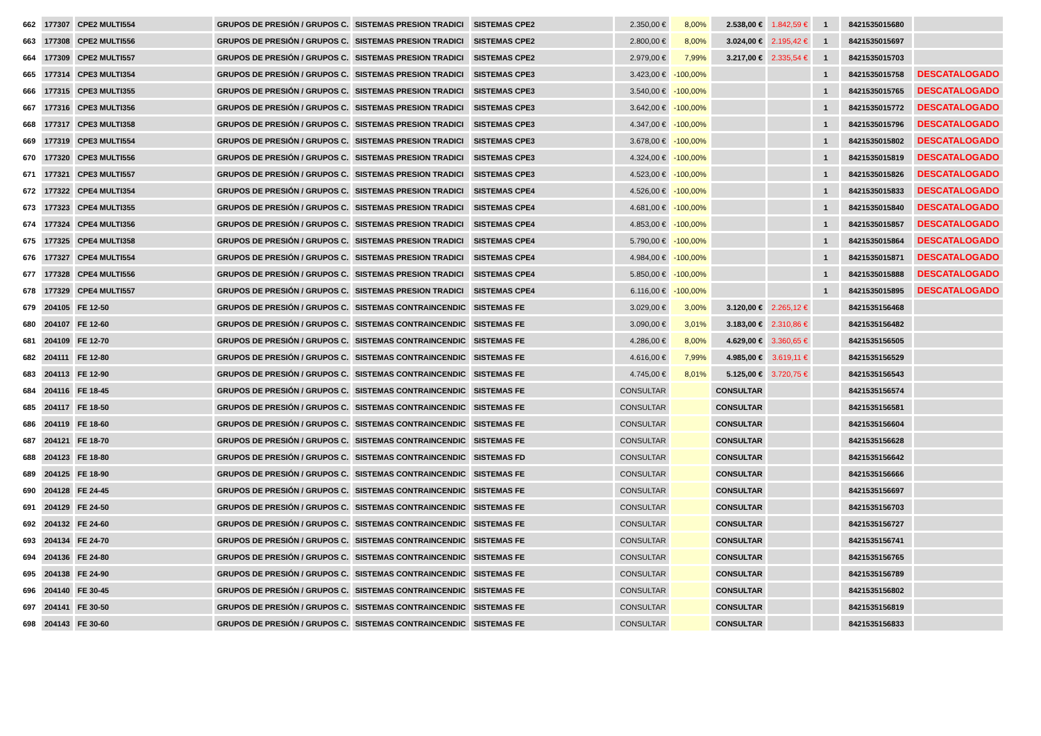| 662 | 177307 | CPE2 MULTI554 | GRUPOS DE PRESIÓN / GRUPOS C. | SISTEMAS PRESION TRADICI | SISTEMAS CPE2 | 2.350,00 € | 8,00% | 2.538,00 € | 1.842,59 € | 1 | 8421535015680 | |
| 663 | 177308 | CPE2 MULTI556 | GRUPOS DE PRESIÓN / GRUPOS C. | SISTEMAS PRESION TRADICI | SISTEMAS CPE2 | 2.800,00 € | 8,00% | 3.024,00 € | 2.195,42 € | 1 | 8421535015697 | |
| 664 | 177309 | CPE2 MULTI557 | GRUPOS DE PRESIÓN / GRUPOS C. | SISTEMAS PRESION TRADICI | SISTEMAS CPE2 | 2.979,00 € | 7,99% | 3.217,00 € | 2.335,54 € | 1 | 8421535015703 | |
| 665 | 177314 | CPE3 MULTI354 | GRUPOS DE PRESIÓN / GRUPOS C. | SISTEMAS PRESION TRADICI | SISTEMAS CPE3 | 3.423,00 € | -100,00% | | | 1 | 8421535015758 | DESCATALOGADO |
| 666 | 177315 | CPE3 MULTI355 | GRUPOS DE PRESIÓN / GRUPOS C. | SISTEMAS PRESION TRADICI | SISTEMAS CPE3 | 3.540,00 € | -100,00% | | | 1 | 8421535015765 | DESCATALOGADO |
| 667 | 177316 | CPE3 MULTI356 | GRUPOS DE PRESIÓN / GRUPOS C. | SISTEMAS PRESION TRADICI | SISTEMAS CPE3 | 3.642,00 € | -100,00% | | | 1 | 8421535015772 | DESCATALOGADO |
| 668 | 177317 | CPE3 MULTI358 | GRUPOS DE PRESIÓN / GRUPOS C. | SISTEMAS PRESION TRADICI | SISTEMAS CPE3 | 4.347,00 € | -100,00% | | | 1 | 8421535015796 | DESCATALOGADO |
| 669 | 177319 | CPE3 MULTI554 | GRUPOS DE PRESIÓN / GRUPOS C. | SISTEMAS PRESION TRADICI | SISTEMAS CPE3 | 3.678,00 € | -100,00% | | | 1 | 8421535015802 | DESCATALOGADO |
| 670 | 177320 | CPE3 MULTI556 | GRUPOS DE PRESIÓN / GRUPOS C. | SISTEMAS PRESION TRADICI | SISTEMAS CPE3 | 4.324,00 € | -100,00% | | | 1 | 8421535015819 | DESCATALOGADO |
| 671 | 177321 | CPE3 MULTI557 | GRUPOS DE PRESIÓN / GRUPOS C. | SISTEMAS PRESION TRADICI | SISTEMAS CPE3 | 4.523,00 € | -100,00% | | | 1 | 8421535015826 | DESCATALOGADO |
| 672 | 177322 | CPE4 MULTI354 | GRUPOS DE PRESIÓN / GRUPOS C. | SISTEMAS PRESION TRADICI | SISTEMAS CPE4 | 4.526,00 € | -100,00% | | | 1 | 8421535015833 | DESCATALOGADO |
| 673 | 177323 | CPE4 MULTI355 | GRUPOS DE PRESIÓN / GRUPOS C. | SISTEMAS PRESION TRADICI | SISTEMAS CPE4 | 4.681,00 € | -100,00% | | | 1 | 8421535015840 | DESCATALOGADO |
| 674 | 177324 | CPE4 MULTI356 | GRUPOS DE PRESIÓN / GRUPOS C. | SISTEMAS PRESION TRADICI | SISTEMAS CPE4 | 4.853,00 € | -100,00% | | | 1 | 8421535015857 | DESCATALOGADO |
| 675 | 177325 | CPE4 MULTI358 | GRUPOS DE PRESIÓN / GRUPOS C. | SISTEMAS PRESION TRADICI | SISTEMAS CPE4 | 5.790,00 € | -100,00% | | | 1 | 8421535015864 | DESCATALOGADO |
| 676 | 177327 | CPE4 MULTI554 | GRUPOS DE PRESIÓN / GRUPOS C. | SISTEMAS PRESION TRADICI | SISTEMAS CPE4 | 4.984,00 € | -100,00% | | | 1 | 8421535015871 | DESCATALOGADO |
| 677 | 177328 | CPE4 MULTI556 | GRUPOS DE PRESIÓN / GRUPOS C. | SISTEMAS PRESION TRADICI | SISTEMAS CPE4 | 5.850,00 € | -100,00% | | | 1 | 8421535015888 | DESCATALOGADO |
| 678 | 177329 | CPE4 MULTI557 | GRUPOS DE PRESIÓN / GRUPOS C. | SISTEMAS PRESION TRADICI | SISTEMAS CPE4 | 6.116,00 € | -100,00% | | | 1 | 8421535015895 | DESCATALOGADO |
| 679 | 204105 | FE 12-50 | GRUPOS DE PRESIÓN / GRUPOS C. | SISTEMAS CONTRAINCENDIC | SISTEMAS FE | 3.029,00 € | 3,00% | 3.120,00 € | 2.265,12 € | | 8421535156468 | |
| 680 | 204107 | FE 12-60 | GRUPOS DE PRESIÓN / GRUPOS C. | SISTEMAS CONTRAINCENDIC | SISTEMAS FE | 3.090,00 € | 3,01% | 3.183,00 € | 2.310,86 € | | 8421535156482 | |
| 681 | 204109 | FE 12-70 | GRUPOS DE PRESIÓN / GRUPOS C. | SISTEMAS CONTRAINCENDIC | SISTEMAS FE | 4.286,00 € | 8,00% | 4.629,00 € | 3.360,65 € | | 8421535156505 | |
| 682 | 204111 | FE 12-80 | GRUPOS DE PRESIÓN / GRUPOS C. | SISTEMAS CONTRAINCENDIC | SISTEMAS FE | 4.616,00 € | 7,99% | 4.985,00 € | 3.619,11 € | | 8421535156529 | |
| 683 | 204113 | FE 12-90 | GRUPOS DE PRESIÓN / GRUPOS C. | SISTEMAS CONTRAINCENDIC | SISTEMAS FE | 4.745,00 € | 8,01% | 5.125,00 € | 3.720,75 € | | 8421535156543 | |
| 684 | 204116 | FE 18-45 | GRUPOS DE PRESIÓN / GRUPOS C. | SISTEMAS CONTRAINCENDIC | SISTEMAS FE | CONSULTAR | | CONSULTAR | | | 8421535156574 | |
| 685 | 204117 | FE 18-50 | GRUPOS DE PRESIÓN / GRUPOS C. | SISTEMAS CONTRAINCENDIC | SISTEMAS FE | CONSULTAR | | CONSULTAR | | | 8421535156581 | |
| 686 | 204119 | FE 18-60 | GRUPOS DE PRESIÓN / GRUPOS C. | SISTEMAS CONTRAINCENDIC | SISTEMAS FE | CONSULTAR | | CONSULTAR | | | 8421535156604 | |
| 687 | 204121 | FE 18-70 | GRUPOS DE PRESIÓN / GRUPOS C. | SISTEMAS CONTRAINCENDIC | SISTEMAS FE | CONSULTAR | | CONSULTAR | | | 8421535156628 | |
| 688 | 204123 | FE 18-80 | GRUPOS DE PRESIÓN / GRUPOS C. | SISTEMAS CONTRAINCENDIC | SISTEMAS FD | CONSULTAR | | CONSULTAR | | | 8421535156642 | |
| 689 | 204125 | FE 18-90 | GRUPOS DE PRESIÓN / GRUPOS C. | SISTEMAS CONTRAINCENDIC | SISTEMAS FE | CONSULTAR | | CONSULTAR | | | 8421535156666 | |
| 690 | 204128 | FE 24-45 | GRUPOS DE PRESIÓN / GRUPOS C. | SISTEMAS CONTRAINCENDIC | SISTEMAS FE | CONSULTAR | | CONSULTAR | | | 8421535156697 | |
| 691 | 204129 | FE 24-50 | GRUPOS DE PRESIÓN / GRUPOS C. | SISTEMAS CONTRAINCENDIC | SISTEMAS FE | CONSULTAR | | CONSULTAR | | | 8421535156703 | |
| 692 | 204132 | FE 24-60 | GRUPOS DE PRESIÓN / GRUPOS C. | SISTEMAS CONTRAINCENDIC | SISTEMAS FE | CONSULTAR | | CONSULTAR | | | 8421535156727 | |
| 693 | 204134 | FE 24-70 | GRUPOS DE PRESIÓN / GRUPOS C. | SISTEMAS CONTRAINCENDIC | SISTEMAS FE | CONSULTAR | | CONSULTAR | | | 8421535156741 | |
| 694 | 204136 | FE 24-80 | GRUPOS DE PRESIÓN / GRUPOS C. | SISTEMAS CONTRAINCENDIC | SISTEMAS FE | CONSULTAR | | CONSULTAR | | | 8421535156765 | |
| 695 | 204138 | FE 24-90 | GRUPOS DE PRESIÓN / GRUPOS C. | SISTEMAS CONTRAINCENDIC | SISTEMAS FE | CONSULTAR | | CONSULTAR | | | 8421535156789 | |
| 696 | 204140 | FE 30-45 | GRUPOS DE PRESIÓN / GRUPOS C. | SISTEMAS CONTRAINCENDIC | SISTEMAS FE | CONSULTAR | | CONSULTAR | | | 8421535156802 | |
| 697 | 204141 | FE 30-50 | GRUPOS DE PRESIÓN / GRUPOS C. | SISTEMAS CONTRAINCENDIC | SISTEMAS FE | CONSULTAR | | CONSULTAR | | | 8421535156819 | |
| 698 | 204143 | FE 30-60 | GRUPOS DE PRESIÓN / GRUPOS C. | SISTEMAS CONTRAINCENDIC | SISTEMAS FE | CONSULTAR | | CONSULTAR | | | 8421535156833 | |